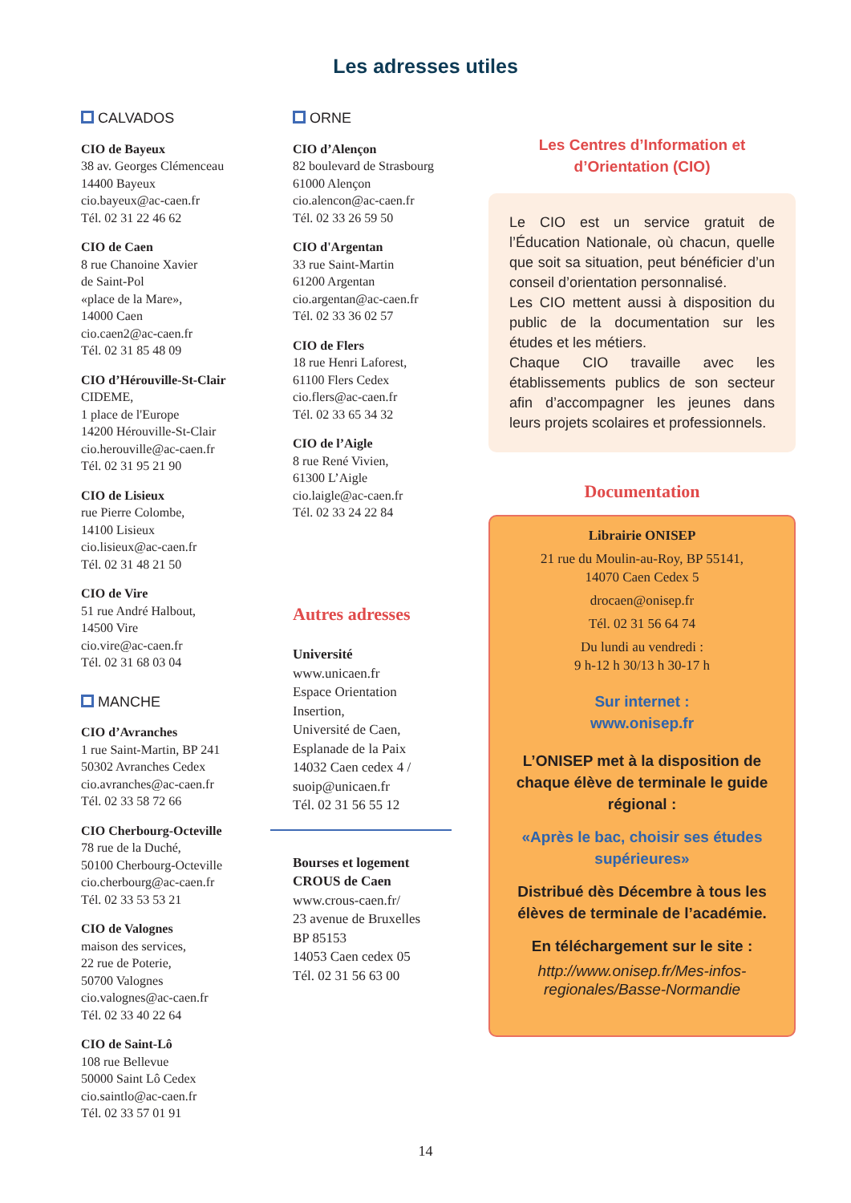Les adresses utiles
CALVADOS
CIO de Bayeux
38 av. Georges Clémenceau
14400 Bayeux
cio.bayeux@ac-caen.fr
Tél. 02 31 22 46 62
CIO de Caen
8 rue Chanoine Xavier
de Saint-Pol
«place de la Mare»,
14000 Caen
cio.caen2@ac-caen.fr
Tél. 02 31 85 48 09
CIO d’Hérouville-St-Clair
CIDEME,
1 place de l'Europe
14200 Hérouville-St-Clair
cio.herouville@ac-caen.fr
Tél. 02 31 95 21 90
CIO de Lisieux
rue Pierre Colombe,
14100 Lisieux
cio.lisieux@ac-caen.fr
Tél. 02 31 48 21 50
CIO de Vire
51 rue André Halbout,
14500 Vire
cio.vire@ac-caen.fr
Tél. 02 31 68 03 04
MANCHE
CIO d’Avranches
1 rue Saint-Martin, BP 241
50302 Avranches Cedex
cio.avranches@ac-caen.fr
Tél. 02 33 58 72 66
CIO Cherbourg-Octeville
78 rue de la Duché,
50100 Cherbourg-Octeville
cio.cherbourg@ac-caen.fr
Tél. 02 33 53 53 21
CIO de Valognes
maison des services,
22 rue de Poterie,
50700 Valognes
cio.valognes@ac-caen.fr
Tél. 02 33 40 22 64
CIO de Saint-Lô
108 rue Bellevue
50000 Saint Lô Cedex
cio.saintlo@ac-caen.fr
Tél. 02 33 57 01 91
ORNE
CIO d’Alençon
82 boulevard de Strasbourg
61000 Alençon
cio.alencon@ac-caen.fr
Tél. 02 33 26 59 50
CIO d'Argentan
33 rue Saint-Martin
61200 Argentan
cio.argentan@ac-caen.fr
Tél. 02 33 36 02 57
CIO de Flers
18 rue Henri Laforest,
61100 Flers Cedex
cio.flers@ac-caen.fr
Tél. 02 33 65 34 32
CIO de l’Aigle
8 rue René Vivien,
61300 L’Aigle
cio.laigle@ac-caen.fr
Tél. 02 33 24 22 84
Autres adresses
Université
www.unicaen.fr
Espace Orientation
Insertion,
Université de Caen,
Esplanade de la Paix
14032 Caen cedex 4 /
suoip@unicaen.fr
Tél. 02 31 56 55 12
Bourses et logement
CROUS de Caen
www.crous-caen.fr/
23 avenue de Bruxelles
BP 85153
14053 Caen cedex 05
Tél. 02 31 56 63 00
Les Centres d’Information et
d’Orientation (CIO)
Le CIO est un service gratuit de l’Éducation Nationale, où chacun, quelle que soit sa situation, peut bénéficier d’un conseil d’orientation personnalisé.
Les CIO mettent aussi à disposition du public de la documentation sur les études et les métiers.
Chaque CIO travaille avec les établissements publics de son secteur afin d’accompagner les jeunes dans leurs projets scolaires et professionnels.
Documentation
Librairie ONISEP
21 rue du Moulin-au-Roy, BP 55141,
14070 Caen Cedex 5
drocaen@onisep.fr
Tél. 02 31 56 64 74
Du lundi au vendredi :
9 h-12 h 30/13 h 30-17 h
Sur internet :
www.onisep.fr
L’ONISEP met à la disposition de chaque élève de terminale le guide régional :
«Après le bac, choisir ses études supérieures»
Distribué dès Décembre à tous les élèves de terminale de l’académie.
En téléchargement sur le site :
http://www.onisep.fr/Mes-infos-regionales/Basse-Normandie
14